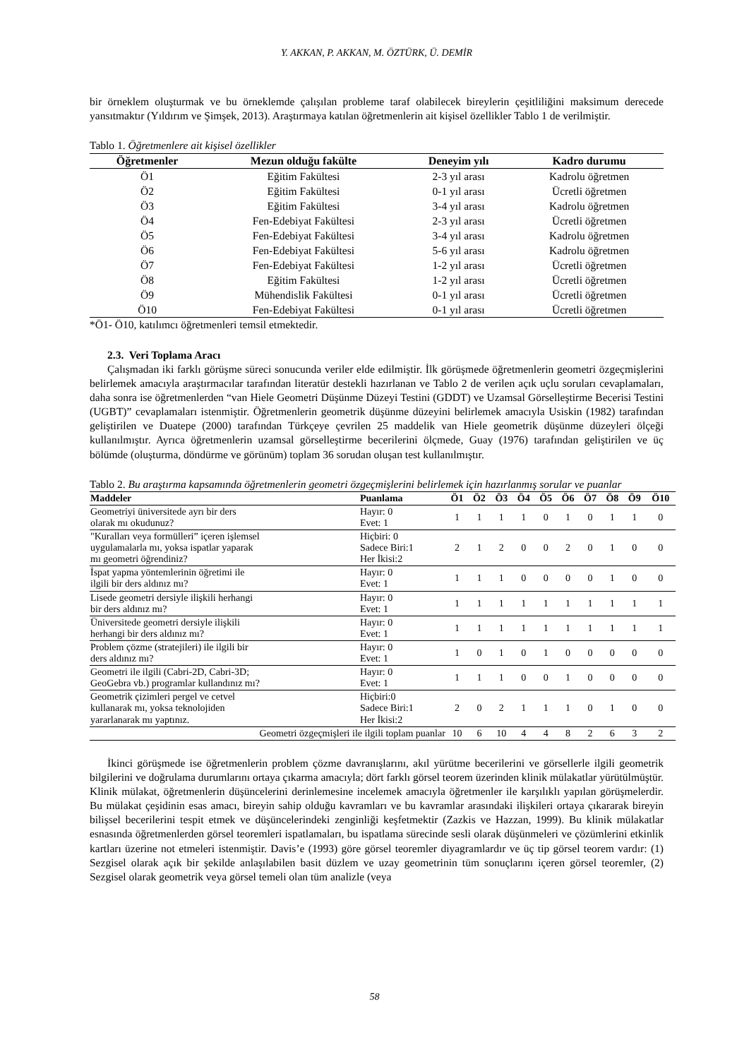Y. AKKAN, P. AKKAN, M. ÖZTÜRK, Ü. DEMİR
bir örneklem oluşturmak ve bu örneklemde çalışılan probleme taraf olabilecek bireylerin çeşitliliğini maksimum derecede yansıtmaktır (Yıldırım ve Şimşek, 2013). Araştırmaya katılan öğretmenlerin ait kişisel özellikler Tablo 1 de verilmiştir.
Tablo 1. Öğretmenlere ait kişisel özellikler
| Öğretmenler | Mezun olduğu fakülte | Deneyim yılı | Kadro durumu |
| --- | --- | --- | --- |
| Ö1 | Eğitim Fakültesi | 2-3 yıl arası | Kadrolu öğretmen |
| Ö2 | Eğitim Fakültesi | 0-1 yıl arası | Ücretli öğretmen |
| Ö3 | Eğitim Fakültesi | 3-4 yıl arası | Kadrolu öğretmen |
| Ö4 | Fen-Edebiyat Fakültesi | 2-3 yıl arası | Ücretli öğretmen |
| Ö5 | Fen-Edebiyat Fakültesi | 3-4 yıl arası | Kadrolu öğretmen |
| Ö6 | Fen-Edebiyat Fakültesi | 5-6 yıl arası | Kadrolu öğretmen |
| Ö7 | Fen-Edebiyat Fakültesi | 1-2 yıl arası | Ücretli öğretmen |
| Ö8 | Eğitim Fakültesi | 1-2 yıl arası | Ücretli öğretmen |
| Ö9 | Mühendislik Fakültesi | 0-1 yıl arası | Ücretli öğretmen |
| Ö10 | Fen-Edebiyat Fakültesi | 0-1 yıl arası | Ücretli öğretmen |
*Ö1- Ö10, katılımcı öğretmenleri temsil etmektedir.
2.3. Veri Toplama Aracı
Çalışmadan iki farklı görüşme süreci sonucunda veriler elde edilmiştir. İlk görüşmede öğretmenlerin geometri özgeçmişlerini belirlemek amacıyla araştırmacılar tarafından literatür destekli hazırlanan ve Tablo 2 de verilen açık uçlu soruları cevaplamaları, daha sonra ise öğretmenlerden “van Hiele Geometri Düşünme Düzeyi Testini (GDDT) ve Uzamsal Görselleştirme Becerisi Testini (UGBT)” cevaplamaları istenmiştir. Öğretmenlerin geometrik düşünme düzeyini belirlemek amacıyla Usiskin (1982) tarafından geliştirilen ve Duatepe (2000) tarafından Türkçeye çevrilen 25 maddelik van Hiele geometrik düşünme düzeyleri ölçeği kullanılmıştır. Ayrıca öğretmenlerin uzamsal görselleştirme becerilerini ölçmede, Guay (1976) tarafından geliştirilen ve üç bölümde (oluşturma, döndürme ve görünüm) toplam 36 sorudan oluşan test kullanılmıştır.
Tablo 2. Bu araştırma kapsamında öğretmenlerin geometri özgeçmişlerini belirlemek için hazırlanmış sorular ve puanlar
| Maddeler | Puanlama | Ö1 | Ö2 | Ö3 | Ö4 | Ö5 | Ö6 | Ö7 | Ö8 | Ö9 | Ö10 |
| --- | --- | --- | --- | --- | --- | --- | --- | --- | --- | --- | --- |
| Geometriyi üniversitede ayrı bir ders olarak mı okudunuz? | Hayır: 0 Evet: 1 | 1 | 1 | 1 | 1 | 0 | 1 | 0 | 1 | 1 | 0 |
| "Kuralları veya formülleri” içeren işlemsel uygulamalarla mı, yoksa ispatlar yaparak mı geometri öğrendiniz? | Hiçbiri: 0 Sadece Biri:1 Her İkisi:2 | 2 | 1 | 2 | 0 | 0 | 2 | 0 | 1 | 0 | 0 |
| İspat yapma yöntemlerinin öğretimi ile ilgili bir ders aldınız mı? | Hayır: 0 Evet: 1 | 1 | 1 | 1 | 0 | 0 | 0 | 0 | 1 | 0 | 0 |
| Lisede geometri dersiyle ilişkili herhangi bir ders aldınız mı? | Hayır: 0 Evet: 1 | 1 | 1 | 1 | 1 | 1 | 1 | 1 | 1 | 1 | 1 |
| Üniversitede geometri dersiyle ilişkili herhangi bir ders aldınız mı? | Hayır: 0 Evet: 1 | 1 | 1 | 1 | 1 | 1 | 1 | 1 | 1 | 1 | 1 |
| Problem çözme (stratejileri) ile ilgili bir ders aldınız mı? | Hayır: 0 Evet: 1 | 1 | 0 | 1 | 0 | 1 | 0 | 0 | 0 | 0 | 0 |
| Geometri ile ilgili (Cabri-2D, Cabri-3D; GeoGebra vb.) programlar kullandınız mı? | Hayır: 0 Evet: 1 | 1 | 1 | 1 | 0 | 0 | 1 | 0 | 0 | 0 | 0 |
| Geometrik çizimleri pergel ve cetvel kullanarak mı, yoksa teknolojiden yararlanarak mı yaptınız. | Hiçbiri:0 Sadece Biri:1 Her İkisi:2 | 2 | 0 | 2 | 1 | 1 | 1 | 0 | 1 | 0 | 0 |
| Geometri özgeçmişleri ile ilgili toplam puanlar | | 10 | 6 | 10 | 4 | 4 | 8 | 2 | 6 | 3 | 2 |
İkinci görüşmede ise öğretmenlerin problem çözme davranışlarını, akıl yürütme becerilerini ve görsellerle ilgili geometrik bilgilerini ve doğrulama durumlarını ortaya çıkarma amacıyla; dört farklı görsel teorem üzerinden klinik mülakatlar yürütülmüştür. Klinik mülakat, öğretmenlerin düşüncelerini derinlemesine incelemek amacıyla öğretmenler ile karşılıklı yapılan görüşmelerdir. Bu mülakat çeşidinin esas amacı, bireyin sahip olduğu kavramları ve bu kavramlar arasındaki ilişkileri ortaya çıkararak bireyin bilişsel becerilerini tespit etmek ve düşüncelerindeki zenginliği keşfetmektir (Zazkis ve Hazzan, 1999). Bu klinik mülakatlar esnasında öğretmenlerden görsel teoremleri ispatlamaları, bu ispatlama sürecinde sesli olarak düşünmeleri ve çözümlerini etkinlik kartları üzerine not etmeleri istenmiştir. Davis’e (1993) göre görsel teoremler diyagramlardır ve üç tip görsel teorem vardır: (1) Sezgisel olarak açık bir şekilde anlaşılabilen basit düzlem ve uzay geometrinin tüm sonuçlarını içeren görsel teoremler, (2) Sezgisel olarak geometrik veya görsel temeli olan tüm analizle (veya
58